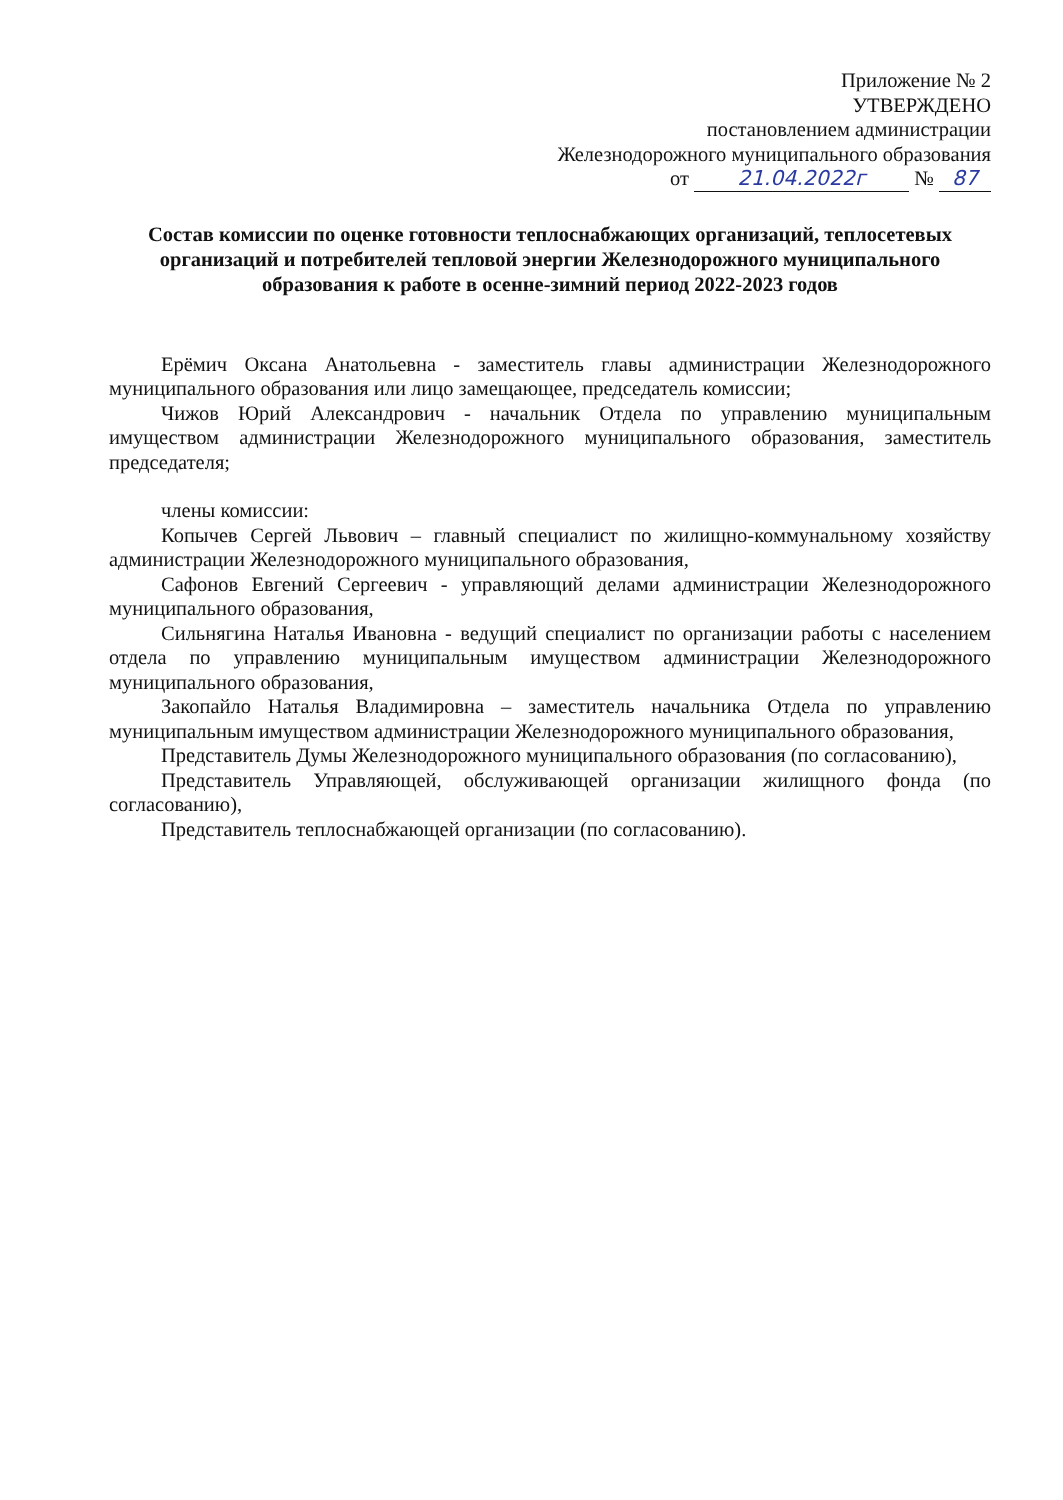Приложение № 2
УТВЕРЖДЕНО
постановлением администрации
Железнодорожного муниципального образования
от 21.04.2022г № 87
Состав комиссии по оценке готовности теплоснабжающих организаций, теплосетевых организаций и потребителей тепловой энергии Железнодорожного муниципального образования к работе в осенне-зимний период 2022-2023 годов
Ерёмич Оксана Анатольевна - заместитель главы администрации Железнодорожного муниципального образования или лицо замещающее, председатель комиссии;
Чижов Юрий Александрович - начальник Отдела по управлению муниципальным имуществом администрации Железнодорожного муниципального образования, заместитель председателя;
члены комиссии:
Копычев Сергей Львович – главный специалист по жилищно-коммунальному хозяйству администрации Железнодорожного муниципального образования,
Сафонов Евгений Сергеевич - управляющий делами администрации Железнодорожного муниципального образования,
Сильнягина Наталья Ивановна - ведущий специалист по организации работы с населением отдела по управлению муниципальным имуществом администрации Железнодорожного муниципального образования,
Закопайло Наталья Владимировна – заместитель начальника Отдела по управлению муниципальным имуществом администрации Железнодорожного муниципального образования,
Представитель Думы Железнодорожного муниципального образования (по согласованию),
Представитель Управляющей, обслуживающей организации жилищного фонда (по согласованию),
Представитель теплоснабжающей организации (по согласованию).